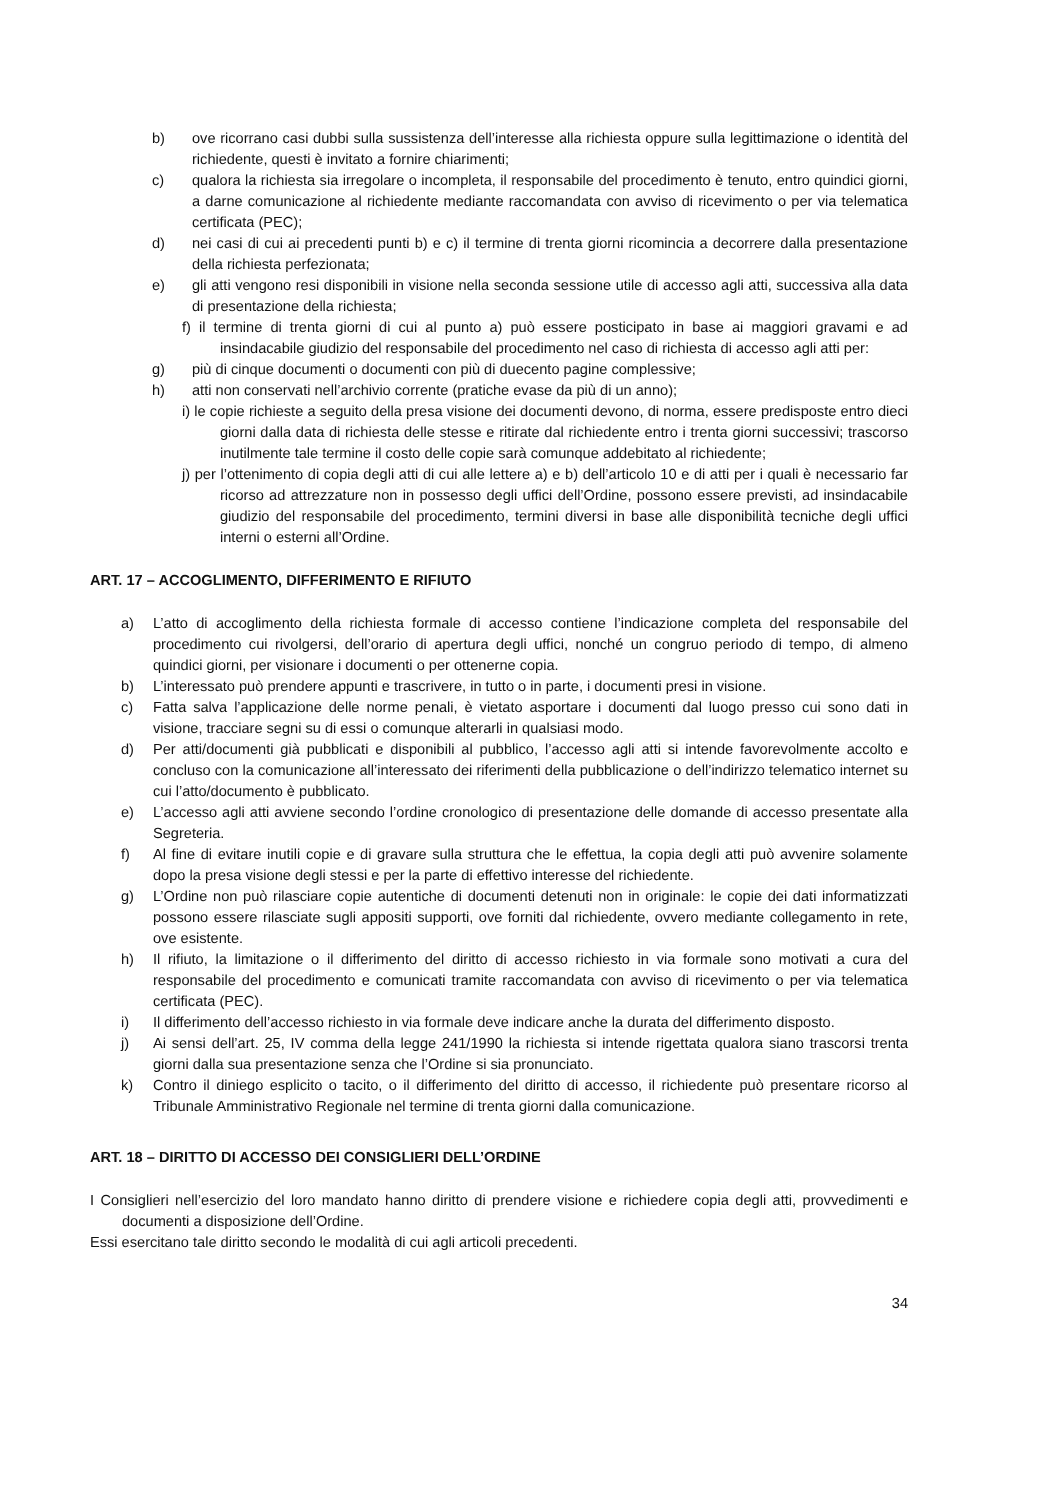b) ove ricorrano casi dubbi sulla sussistenza dell’interesse alla richiesta oppure sulla legittimazione o identità del richiedente, questi è invitato a fornire chiarimenti;
c) qualora la richiesta sia irregolare o incompleta, il responsabile del procedimento è tenuto, entro quindici giorni, a darne comunicazione al richiedente mediante raccomandata con avviso di ricevimento o per via telematica certificata (PEC);
d) nei casi di cui ai precedenti punti b) e c) il termine di trenta giorni ricomincia a decorrere dalla presentazione della richiesta perfezionata;
e) gli atti vengono resi disponibili in visione nella seconda sessione utile di accesso agli atti, successiva alla data di presentazione della richiesta;
f) il termine di trenta giorni di cui al punto a) può essere posticipato in base ai maggiori gravami e ad insindacabile giudizio del responsabile del procedimento nel caso di richiesta di accesso agli atti per:
g) più di cinque documenti o documenti con più di duecento pagine complessive;
h) atti non conservati nell’archivio corrente (pratiche evase da più di un anno);
i) le copie richieste a seguito della presa visione dei documenti devono, di norma, essere predisposte entro dieci giorni dalla data di richiesta delle stesse e ritirate dal richiedente entro i trenta giorni successivi; trascorso inutilmente tale termine il costo delle copie sarà comunque addebitato al richiedente;
j) per l’ottenimento di copia degli atti di cui alle lettere a) e b) dell’articolo 10 e di atti per i quali è necessario far ricorso ad attrezzature non in possesso degli uffici dell’Ordine, possono essere previsti, ad insindacabile giudizio del responsabile del procedimento, termini diversi in base alle disponibilità tecniche degli uffici interni o esterni all’Ordine.
ART. 17 – ACCOGLIMENTO, DIFFERIMENTO E RIFIUTO
a) L’atto di accoglimento della richiesta formale di accesso contiene l’indicazione completa del responsabile del procedimento cui rivolgersi, dell’orario di apertura degli uffici, nonché un congruo periodo di tempo, di almeno quindici giorni, per visionare i documenti o per ottenerne copia.
b) L’interessato può prendere appunti e trascrivere, in tutto o in parte, i documenti presi in visione.
c) Fatta salva l’applicazione delle norme penali, è vietato asportare i documenti dal luogo presso cui sono dati in visione, tracciare segni su di essi o comunque alterarli in qualsiasi modo.
d) Per atti/documenti già pubblicati e disponibili al pubblico, l’accesso agli atti si intende favorevolmente accolto e concluso con la comunicazione all’interessato dei riferimenti della pubblicazione o dell’indirizzo telematico internet su cui l’atto/documento è pubblicato.
e) L’accesso agli atti avviene secondo l’ordine cronologico di presentazione delle domande di accesso presentate alla Segreteria.
f) Al fine di evitare inutili copie e di gravare sulla struttura che le effettua, la copia degli atti può avvenire solamente dopo la presa visione degli stessi e per la parte di effettivo interesse del richiedente.
g) L’Ordine non può rilasciare copie autentiche di documenti detenuti non in originale: le copie dei dati informatizzati possono essere rilasciate sugli appositi supporti, ove forniti dal richiedente, ovvero mediante collegamento in rete, ove esistente.
h) Il rifiuto, la limitazione o il differimento del diritto di accesso richiesto in via formale sono motivati a cura del responsabile del procedimento e comunicati tramite raccomandata con avviso di ricevimento o per via telematica certificata (PEC).
i) Il differimento dell’accesso richiesto in via formale deve indicare anche la durata del differimento disposto.
j) Ai sensi dell’art. 25, IV comma della legge 241/1990 la richiesta si intende rigettata qualora siano trascorsi trenta giorni dalla sua presentazione senza che l’Ordine si sia pronunciato.
k) Contro il diniego esplicito o tacito, o il differimento del diritto di accesso, il richiedente può presentare ricorso al Tribunale Amministrativo Regionale nel termine di trenta giorni dalla comunicazione.
ART. 18 – DIRITTO DI ACCESSO DEI CONSIGLIERI DELL’ORDINE
I Consiglieri nell’esercizio del loro mandato hanno diritto di prendere visione e richiedere copia degli atti, provvedimenti e documenti a disposizione dell’Ordine.
Essi esercitano tale diritto secondo le modalità di cui agli articoli precedenti.
34